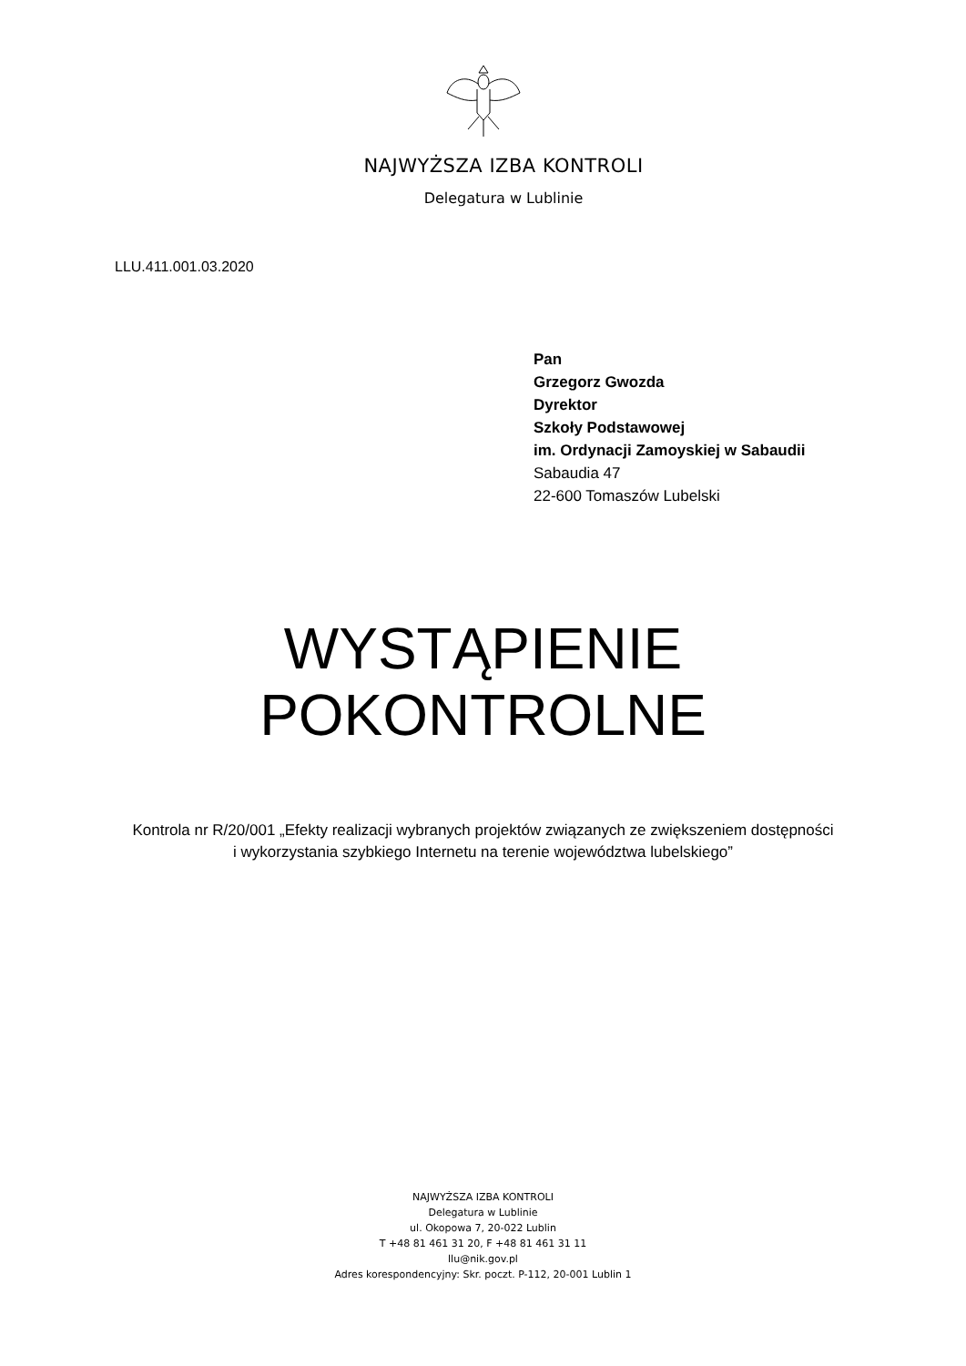NAJWYŻSZA IZBA KONTROLI
Delegatura w Lublinie
LLU.411.001.03.2020
Pan
Grzegorz Gwozda
Dyrektor
Szkoły Podstawowej
im. Ordynacji Zamoyskiej w Sabaudii
Sabaudia 47
22-600 Tomaszów Lubelski
WYSTĄPIENIE
POKONTROLNE
Kontrola nr R/20/001 „Efekty realizacji wybranych projektów związanych ze zwiększeniem dostępności
i wykorzystania szybkiego Internetu na terenie województwa lubelskiego”
NAJWYŻSZA IZBA KONTROLI
Delegatura w Lublinie
ul. Okopowa 7, 20-022 Lublin
T +48 81 461 31 20, F +48 81 461 31 11
llu@nik.gov.pl
Adres korespondencyjny: Skr. poczt. P-112, 20-001 Lublin 1